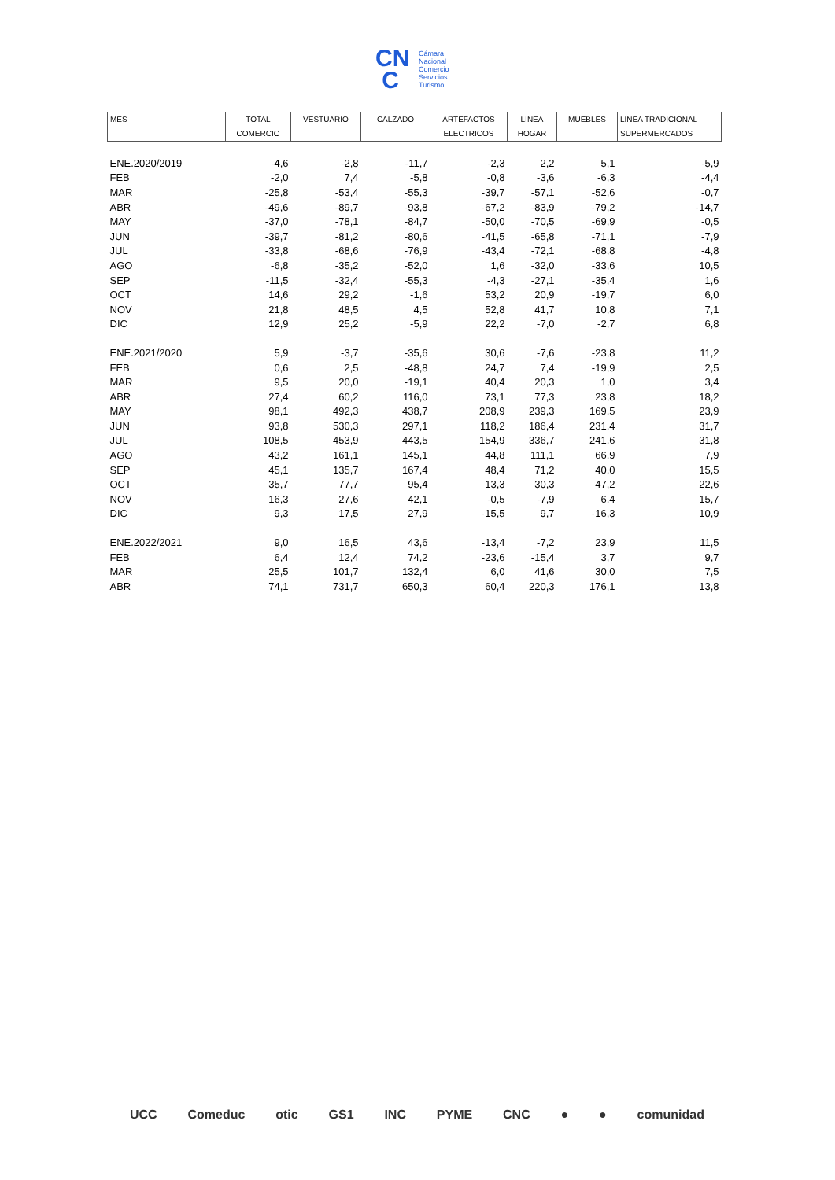CN
C
Cámara
Nacional
Comercio
Servicios
Turismo
| MES | TOTAL COMERCIO | VESTUARIO | CALZADO | ARTEFACTOS ELECTRICOS | LINEA HOGAR | MUEBLES | LINEA TRADICIONAL SUPERMERCADOS |
| --- | --- | --- | --- | --- | --- | --- | --- |
| ENE.2020/2019 | -4,6 | -2,8 | -11,7 | -2,3 | 2,2 | 5,1 | -5,9 |
| FEB | -2,0 | 7,4 | -5,8 | -0,8 | -3,6 | -6,3 | -4,4 |
| MAR | -25,8 | -53,4 | -55,3 | -39,7 | -57,1 | -52,6 | -0,7 |
| ABR | -49,6 | -89,7 | -93,8 | -67,2 | -83,9 | -79,2 | -14,7 |
| MAY | -37,0 | -78,1 | -84,7 | -50,0 | -70,5 | -69,9 | -0,5 |
| JUN | -39,7 | -81,2 | -80,6 | -41,5 | -65,8 | -71,1 | -7,9 |
| JUL | -33,8 | -68,6 | -76,9 | -43,4 | -72,1 | -68,8 | -4,8 |
| AGO | -6,8 | -35,2 | -52,0 | 1,6 | -32,0 | -33,6 | 10,5 |
| SEP | -11,5 | -32,4 | -55,3 | -4,3 | -27,1 | -35,4 | 1,6 |
| OCT | 14,6 | 29,2 | -1,6 | 53,2 | 20,9 | -19,7 | 6,0 |
| NOV | 21,8 | 48,5 | 4,5 | 52,8 | 41,7 | 10,8 | 7,1 |
| DIC | 12,9 | 25,2 | -5,9 | 22,2 | -7,0 | -2,7 | 6,8 |
| ENE.2021/2020 | 5,9 | -3,7 | -35,6 | 30,6 | -7,6 | -23,8 | 11,2 |
| FEB | 0,6 | 2,5 | -48,8 | 24,7 | 7,4 | -19,9 | 2,5 |
| MAR | 9,5 | 20,0 | -19,1 | 40,4 | 20,3 | 1,0 | 3,4 |
| ABR | 27,4 | 60,2 | 116,0 | 73,1 | 77,3 | 23,8 | 18,2 |
| MAY | 98,1 | 492,3 | 438,7 | 208,9 | 239,3 | 169,5 | 23,9 |
| JUN | 93,8 | 530,3 | 297,1 | 118,2 | 186,4 | 231,4 | 31,7 |
| JUL | 108,5 | 453,9 | 443,5 | 154,9 | 336,7 | 241,6 | 31,8 |
| AGO | 43,2 | 161,1 | 145,1 | 44,8 | 111,1 | 66,9 | 7,9 |
| SEP | 45,1 | 135,7 | 167,4 | 48,4 | 71,2 | 40,0 | 15,5 |
| OCT | 35,7 | 77,7 | 95,4 | 13,3 | 30,3 | 47,2 | 22,6 |
| NOV | 16,3 | 27,6 | 42,1 | -0,5 | -7,9 | 6,4 | 15,7 |
| DIC | 9,3 | 17,5 | 27,9 | -15,5 | 9,7 | -16,3 | 10,9 |
| ENE.2022/2021 | 9,0 | 16,5 | 43,6 | -13,4 | -7,2 | 23,9 | 11,5 |
| FEB | 6,4 | 12,4 | 74,2 | -23,6 | -15,4 | 3,7 | 9,7 |
| MAR | 25,5 | 101,7 | 132,4 | 6,0 | 41,6 | 30,0 | 7,5 |
| ABR | 74,1 | 731,7 | 650,3 | 60,4 | 220,3 | 176,1 | 13,8 |
UCC Comeduc otic GS1 INC PYME CNC ● ● comunidad